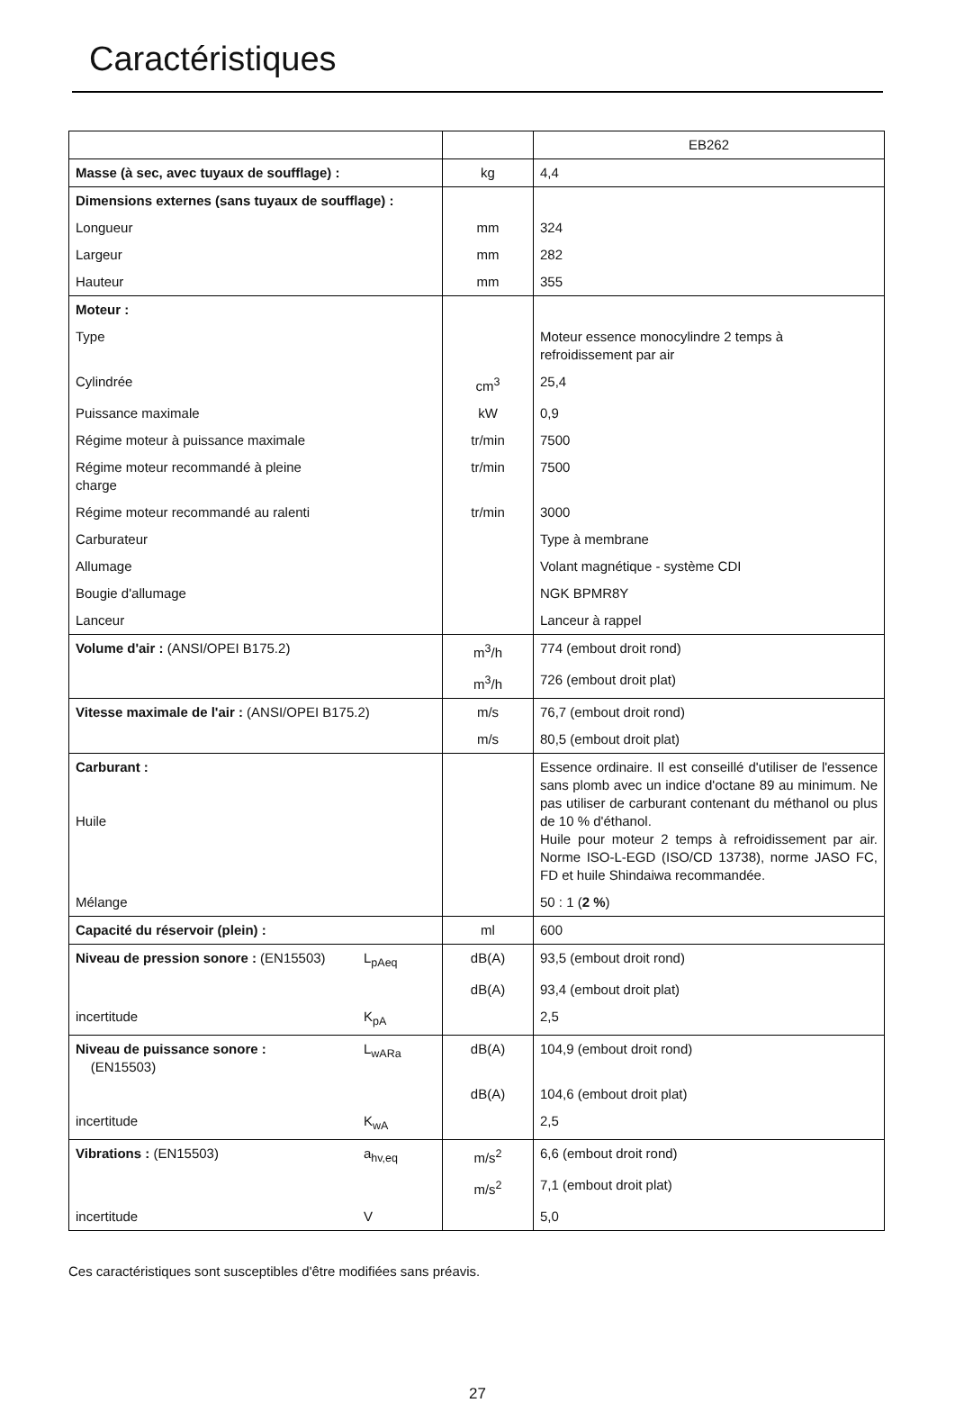Caractéristiques
| | | EB262 |
| Masse (à sec, avec tuyaux de soufflage) : | kg | 4,4 |
| Dimensions externes (sans tuyaux de soufflage) : | | |
| Longueur | mm | 324 |
| Largeur | mm | 282 |
| Hauteur | mm | 355 |
| Moteur : | | |
| Type | | Moteur essence monocylindre 2 temps à refroidissement par air |
| Cylindrée | cm<sup>3</sup> | 25,4 |
| Puissance maximale | kW | 0,9 |
| Régime moteur à puissance maximale | tr/min | 7500 |
| Régime moteur recommandé à pleine charge | tr/min | 7500 |
| Régime moteur recommandé au ralenti | tr/min | 3000 |
| Carburateur | | Type à membrane |
| Allumage | | Volant magnétique - système CDI |
| Bougie d'allumage | | NGK BPMR8Y |
| Lanceur | | Lanceur à rappel |
| Volume d'air : (ANSI/OPEI B175.2) | m<sup>3</sup>/h | 774 (embout droit rond) |
| | m<sup>3</sup>/h | 726 (embout droit plat) |
| Vitesse maximale de l'air : (ANSI/OPEI B175.2) | m/s | 76,7 (embout droit rond) |
| | m/s | 80,5 (embout droit plat) |
| Carburant : Huile | | Essence ordinaire. Il est conseillé d'utiliser de l'essence sans plomb avec un indice d'octane 89 au minimum. Ne pas utiliser de carburant contenant du méthanol ou plus de 10 % d'éthanol. Huile pour moteur 2 temps à refroidissement par air. Norme ISO-L-EGD (ISO/CD 13738), norme JASO FC, FD et huile Shindaiwa recommandée. |
| Mélange | | 50 : 1 ( 2 % ) |
| Capacité du réservoir (plein) : | ml | 600 |
| Niveau de pression sonore : (EN15503) L<sub>pAeq</sub> | dB(A) | 93,5 (embout droit rond) |
| | dB(A) | 93,4 (embout droit plat) |
| incertitude K<sub>pA</sub> | | 2,5 |
| Niveau de puissance sonore : (EN15503) L<sub>wARa</sub> | dB(A) | 104,9 (embout droit rond) |
| | dB(A) | 104,6 (embout droit plat) |
| incertitude K<sub>wA</sub> | | 2,5 |
| Vibrations : (EN15503) a<sub>hv,eq</sub> | m/s<sup>2</sup> | 6,6 (embout droit rond) |
| | m/s<sup>2</sup> | 7,1 (embout droit plat) |
| incertitude V | | 5,0 |
Ces caractéristiques sont susceptibles d'être modifiées sans préavis.
27